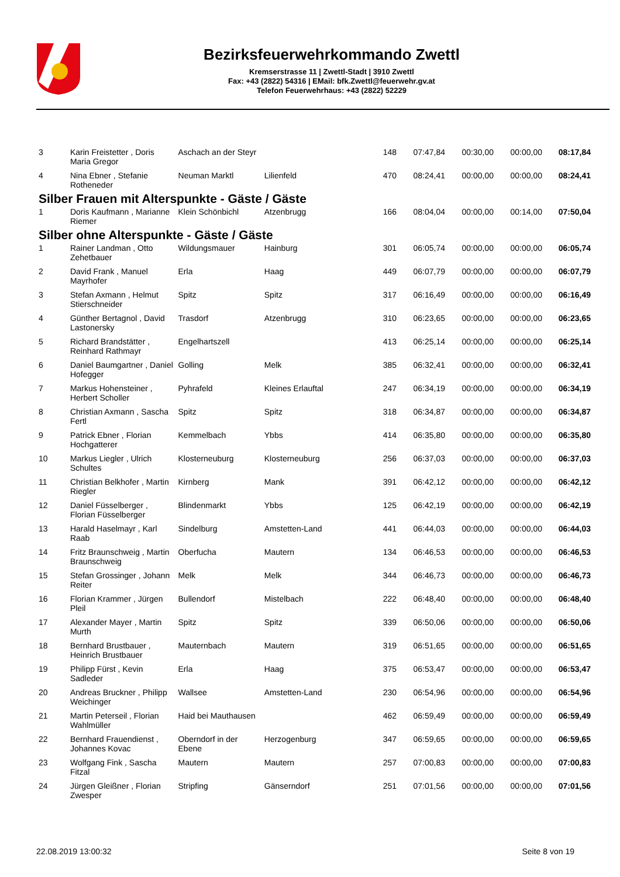Bezirksfeuerwehrkommando Zwettl
Kremserstrasse 11 | Zwettl-Stadt | 3910 Zwettl
Fax: +43 (2822) 54316 | EMail: bfk.Zwettl@feuerwehr.gv.at
Telefon Feuerwehrhaus: +43 (2822) 52229
| 3 | Karin Freistetter , Doris Maria Gregor | Aschach an der Steyr | | 148 | 07:47,84 | 00:30,00 | 00:00,00 | 08:17,84 |
| 4 | Nina Ebner , Stefanie Rotheneder | Neuman Marktl | Lilienfeld | 470 | 08:24,41 | 00:00,00 | 00:00,00 | 08:24,41 |
| Silber Frauen mit Alterspunkte - Gäste / Gäste | | | | | | | | |
| 1 | Doris Kaufmann , Marianne Riemer | Klein Schönbichl | Atzenbrugg | 166 | 08:04,04 | 00:00,00 | 00:14,00 | 07:50,04 |
| Silber ohne Alterspunkte - Gäste / Gäste | | | | | | | | |
| 1 | Rainer Landman , Otto Zehetbauer | Wildungsmauer | Hainburg | 301 | 06:05,74 | 00:00,00 | 00:00,00 | 06:05,74 |
| 2 | David Frank , Manuel Mayrhofer | Erla | Haag | 449 | 06:07,79 | 00:00,00 | 00:00,00 | 06:07,79 |
| 3 | Stefan Axmann , Helmut Stierschneider | Spitz | Spitz | 317 | 06:16,49 | 00:00,00 | 00:00,00 | 06:16,49 |
| 4 | Günther Bertagnol , David Lastonersky | Trasdorf | Atzenbrugg | 310 | 06:23,65 | 00:00,00 | 00:00,00 | 06:23,65 |
| 5 | Richard Brandstätter , Reinhard Rathmayr | Engelhartszell | | 413 | 06:25,14 | 00:00,00 | 00:00,00 | 06:25,14 |
| 6 | Daniel Baumgartner , Daniel Hofegger | Golling | Melk | 385 | 06:32,41 | 00:00,00 | 00:00,00 | 06:32,41 |
| 7 | Markus Hohensteiner , Herbert Scholler | Pyhrafeld | Kleines Erlauftal | 247 | 06:34,19 | 00:00,00 | 00:00,00 | 06:34,19 |
| 8 | Christian Axmann , Sascha Fertl | Spitz | Spitz | 318 | 06:34,87 | 00:00,00 | 00:00,00 | 06:34,87 |
| 9 | Patrick Ebner , Florian Hochgatterer | Kemmelbach | Ybbs | 414 | 06:35,80 | 00:00,00 | 00:00,00 | 06:35,80 |
| 10 | Markus Liegler , Ulrich Schultes | Klosterneuburg | Klosterneuburg | 256 | 06:37,03 | 00:00,00 | 00:00,00 | 06:37,03 |
| 11 | Christian Belkhofer , Martin Riegler | Kirnberg | Mank | 391 | 06:42,12 | 00:00,00 | 00:00,00 | 06:42,12 |
| 12 | Daniel Füsselberger , Florian Füsselberger | Blindenmarkt | Ybbs | 125 | 06:42,19 | 00:00,00 | 00:00,00 | 06:42,19 |
| 13 | Harald Haselmayr , Karl Raab | Sindelburg | Amstetten-Land | 441 | 06:44,03 | 00:00,00 | 00:00,00 | 06:44,03 |
| 14 | Fritz Braunschweig , Martin Braunschweig | Oberfucha | Mautern | 134 | 06:46,53 | 00:00,00 | 00:00,00 | 06:46,53 |
| 15 | Stefan Grossinger , Johann Reiter | Melk | Melk | 344 | 06:46,73 | 00:00,00 | 00:00,00 | 06:46,73 |
| 16 | Florian Krammer , Jürgen Pleil | Bullendorf | Mistelbach | 222 | 06:48,40 | 00:00,00 | 00:00,00 | 06:48,40 |
| 17 | Alexander Mayer , Martin Murth | Spitz | Spitz | 339 | 06:50,06 | 00:00,00 | 00:00,00 | 06:50,06 |
| 18 | Bernhard Brustbauer , Heinrich Brustbauer | Mauternbach | Mautern | 319 | 06:51,65 | 00:00,00 | 00:00,00 | 06:51,65 |
| 19 | Philipp Fürst , Kevin Sadleder | Erla | Haag | 375 | 06:53,47 | 00:00,00 | 00:00,00 | 06:53,47 |
| 20 | Andreas Bruckner , Philipp Weichinger | Wallsee | Amstetten-Land | 230 | 06:54,96 | 00:00,00 | 00:00,00 | 06:54,96 |
| 21 | Martin Peterseil , Florian Wahlmüller | Haid bei Mauthausen | | 462 | 06:59,49 | 00:00,00 | 00:00,00 | 06:59,49 |
| 22 | Bernhard Frauendienst , Johannes Kovac | Oberndorf in der Ebene | Herzogenburg | 347 | 06:59,65 | 00:00,00 | 00:00,00 | 06:59,65 |
| 23 | Wolfgang Fink , Sascha Fitzal | Mautern | Mautern | 257 | 07:00,83 | 00:00,00 | 00:00,00 | 07:00,83 |
| 24 | Jürgen Gleißner , Florian Zwesper | Stripfing | Gänserndorf | 251 | 07:01,56 | 00:00,00 | 00:00,00 | 07:01,56 |
22.08.2019 13:00:32 Seite 8 von 19